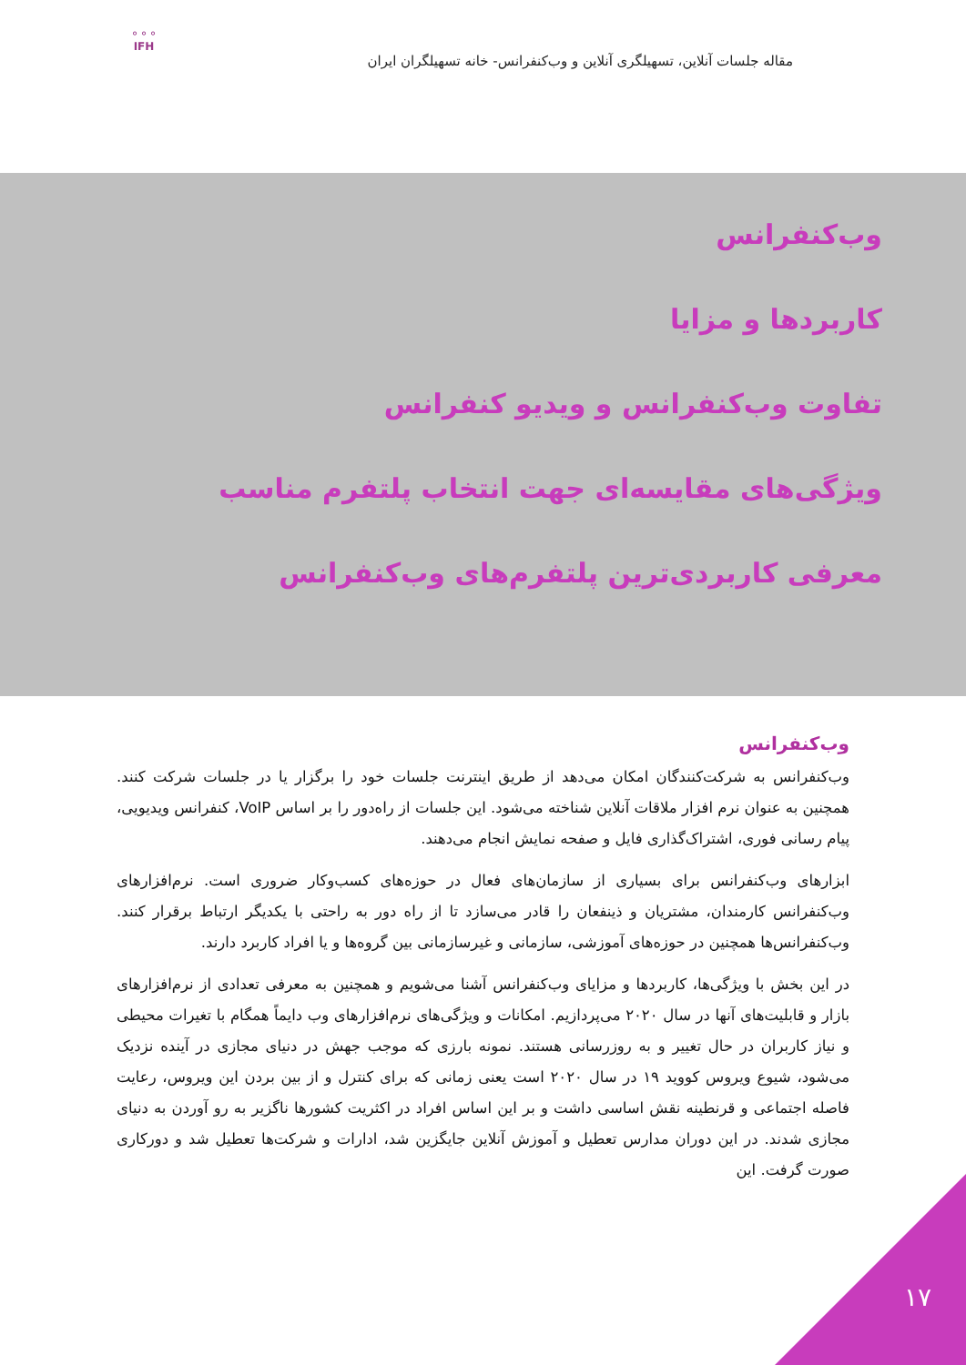مقاله جلسات آنلاین، تسهیلگری آنلاین و وب‌کنفرانس- خانه تسهیلگران ایران
⚬⚬⚬
IFH
وب‌کنفرانس
کاربردها و مزایا
تفاوت وب‌کنفرانس و ویدیو کنفرانس
ویژگی‌های مقایسه‌ای جهت انتخاب پلتفرم مناسب
معرفی کاربردی‌ترین پلتفرم‌های وب‌کنفرانس
وب‌کنفرانس
وب‌کنفرانس به شرکت‌کنندگان امکان می‌دهد از طریق اینترنت جلسات خود را برگزار یا در جلسات شرکت کنند. همچنین به عنوان نرم افزار ملاقات آنلاین شناخته می‌شود. این جلسات از راه‌دور را بر اساس VoIP، کنفرانس ویدیویی، پیام رسانی فوری، اشتراک‌گذاری فایل و صفحه نمایش انجام می‌دهند.
ابزارهای وب‌کنفرانس برای بسیاری از سازمان‌های فعال در حوزه‌های کسب‌وکار ضروری است. نرم‌افزارهای وب‌کنفرانس کارمندان، مشتریان و ذینفعان را قادر می‌سازد تا از راه دور به راحتی با یکدیگر ارتباط برقرار کنند. وب‌کنفرانس‌ها همچنین در حوزه‌های آموزشی، سازمانی و غیرسازمانی بین گروه‌ها و یا افراد کاربرد دارند.
در این بخش با ویژگی‌ها، کاربردها و مزایای وب‌کنفرانس آشنا می‌شویم و همچنین به معرفی تعدادی از نرم‌افزارهای بازار و قابلیت‌های آنها در سال ۲۰۲۰ می‌پردازیم. امکانات و ویژگی‌های نرم‌افزارهای وب دایماً همگام با تغیرات محیطی و نیاز کاربران در حال تغییر و به روزرسانی هستند. نمونه بارزی که موجب جهش در دنیای مجازی در آینده نزدیک می‌شود، شیوع ویروس کووید ۱۹ در سال ۲۰۲۰ است یعنی زمانی که برای کنترل و از بین بردن این ویروس، رعایت فاصله اجتماعی و قرنطینه نقش اساسی داشت و بر این اساس افراد در اکثریت کشورها ناگزیر به رو آوردن به دنیای مجازی شدند. در این دوران مدارس تعطیل و آموزش آنلاین جایگزین شد، ادارات و شرکت‌ها تعطیل شد و دورکاری صورت گرفت. این
۱۷